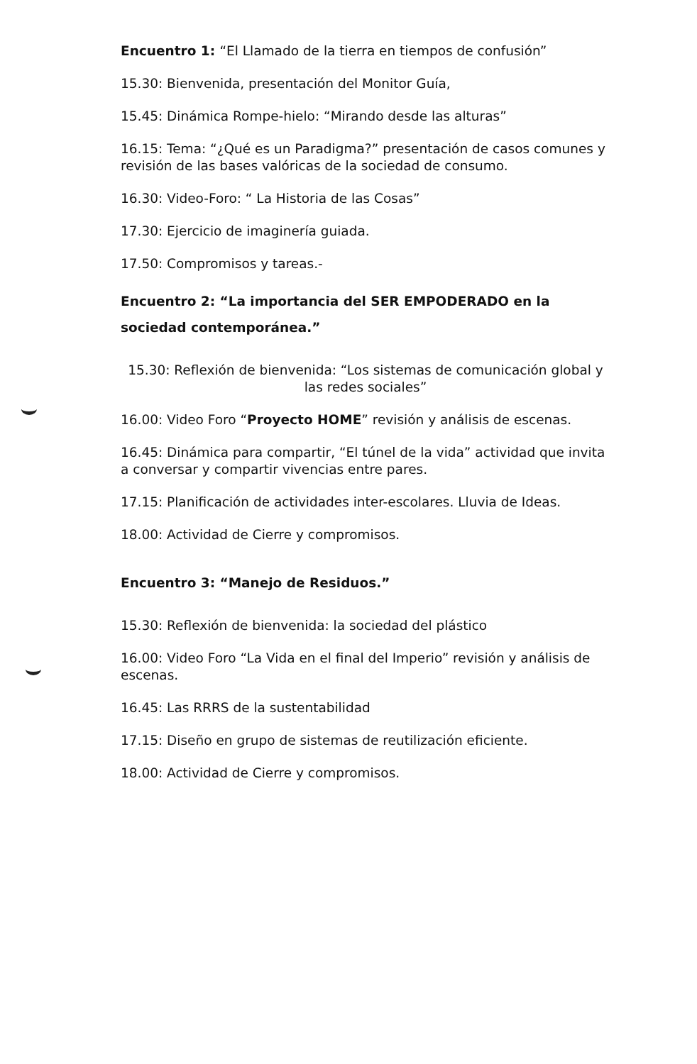Encuentro 1: “El Llamado de la tierra en tiempos de confusión”
15.30: Bienvenida, presentación del Monitor Guía,
15.45: Dinámica Rompe-hielo: “Mirando desde las alturas”
16.15: Tema: “¿Qué es un Paradigma?” presentación de casos comunes y revisión de las bases valóricas de la sociedad de consumo.
16.30: Video-Foro: “ La Historia de las Cosas”
17.30: Ejercicio de imaginería guiada.
17.50: Compromisos y tareas.-
Encuentro 2: “La importancia del SER EMPODERADO en la sociedad contemporánea.”
15.30: Reflexión de bienvenida: “Los sistemas de comunicación global y las redes sociales”
16.00: Video Foro “Proyecto HOME” revisión y análisis de escenas.
16.45: Dinámica para compartir, “El túnel de la vida” actividad que invita a conversar y compartir vivencias entre pares.
17.15: Planificación de actividades inter-escolares. Lluvia de Ideas.
18.00: Actividad de Cierre y compromisos.
Encuentro 3: “Manejo de Residuos.”
15.30: Reflexión de bienvenida: la sociedad del plástico
16.00: Video Foro “La Vida en el final del Imperio” revisión y análisis de escenas.
16.45: Las RRRS de la sustentabilidad
17.15: Diseño en grupo de sistemas de reutilización eficiente.
18.00: Actividad de Cierre y compromisos.